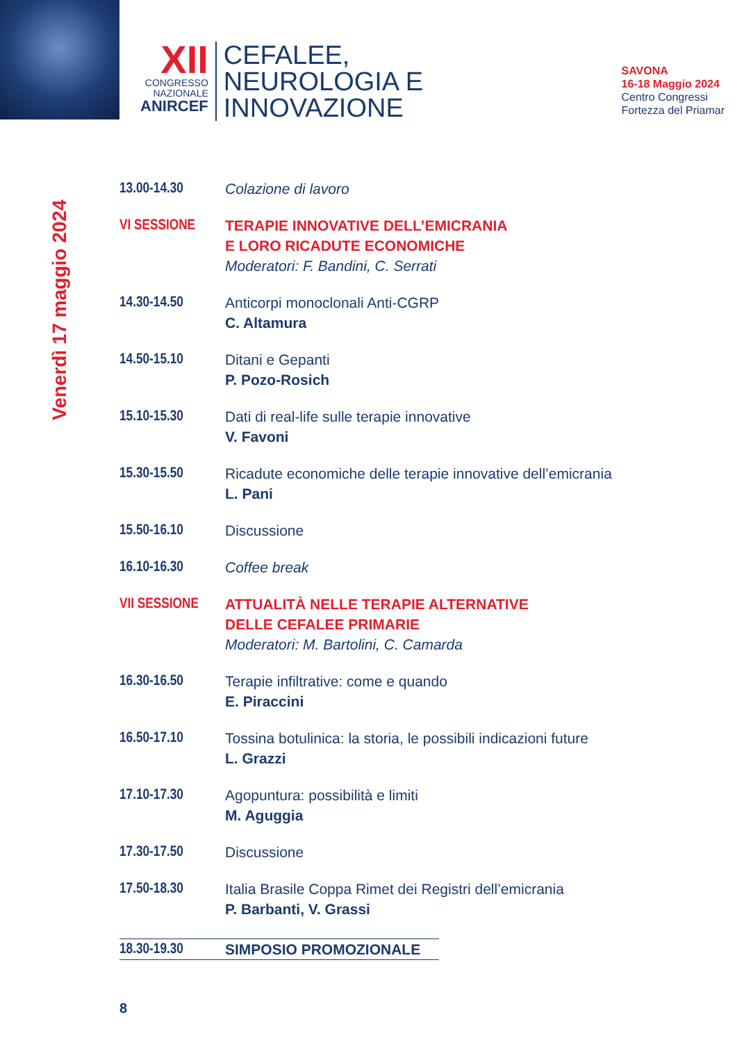XII
CONGRESSO
NAZIONALE
ANIRCEF
CEFALEE,
NEUROLOGIA E
INNOVAZIONE
SAVONA
16-18 Maggio 2024
Centro Congressi
Fortezza del Priamar
Venerdì 17 maggio 2024
13.00-14.30 Colazione di lavoro
VI SESSIONE TERAPIE INNOVATIVE DELL’EMICRANIA
E LORO RICADUTE ECONOMICHE
Moderatori: F. Bandini, C. Serrati
14.30-14.50 Anticorpi monoclonali Anti-CGRP
C. Altamura
14.50-15.10 Ditani e Gepanti
P. Pozo-Rosich
15.10-15.30 Dati di real-life sulle terapie innovative
V. Favoni
15.30-15.50 Ricadute economiche delle terapie innovative dell’emicrania
L. Pani
15.50-16.10 Discussione
16.10-16.30 Coffee break
VII SESSIONE ATTUALITÀ NELLE TERAPIE ALTERNATIVE
DELLE CEFALEE PRIMARIE
Moderatori: M. Bartolini, C. Camarda
16.30-16.50 Terapie infiltrative: come e quando
E. Piraccini
16.50-17.10 Tossina botulinica: la storia, le possibili indicazioni future
L. Grazzi
17.10-17.30 Agopuntura: possibilità e limiti
M. Aguggia
17.30-17.50 Discussione
17.50-18.30 Italia Brasile Coppa Rimet dei Registri dell’emicrania
P. Barbanti, V. Grassi
18.30-19.30 SIMPOSIO PROMOZIONALE
8